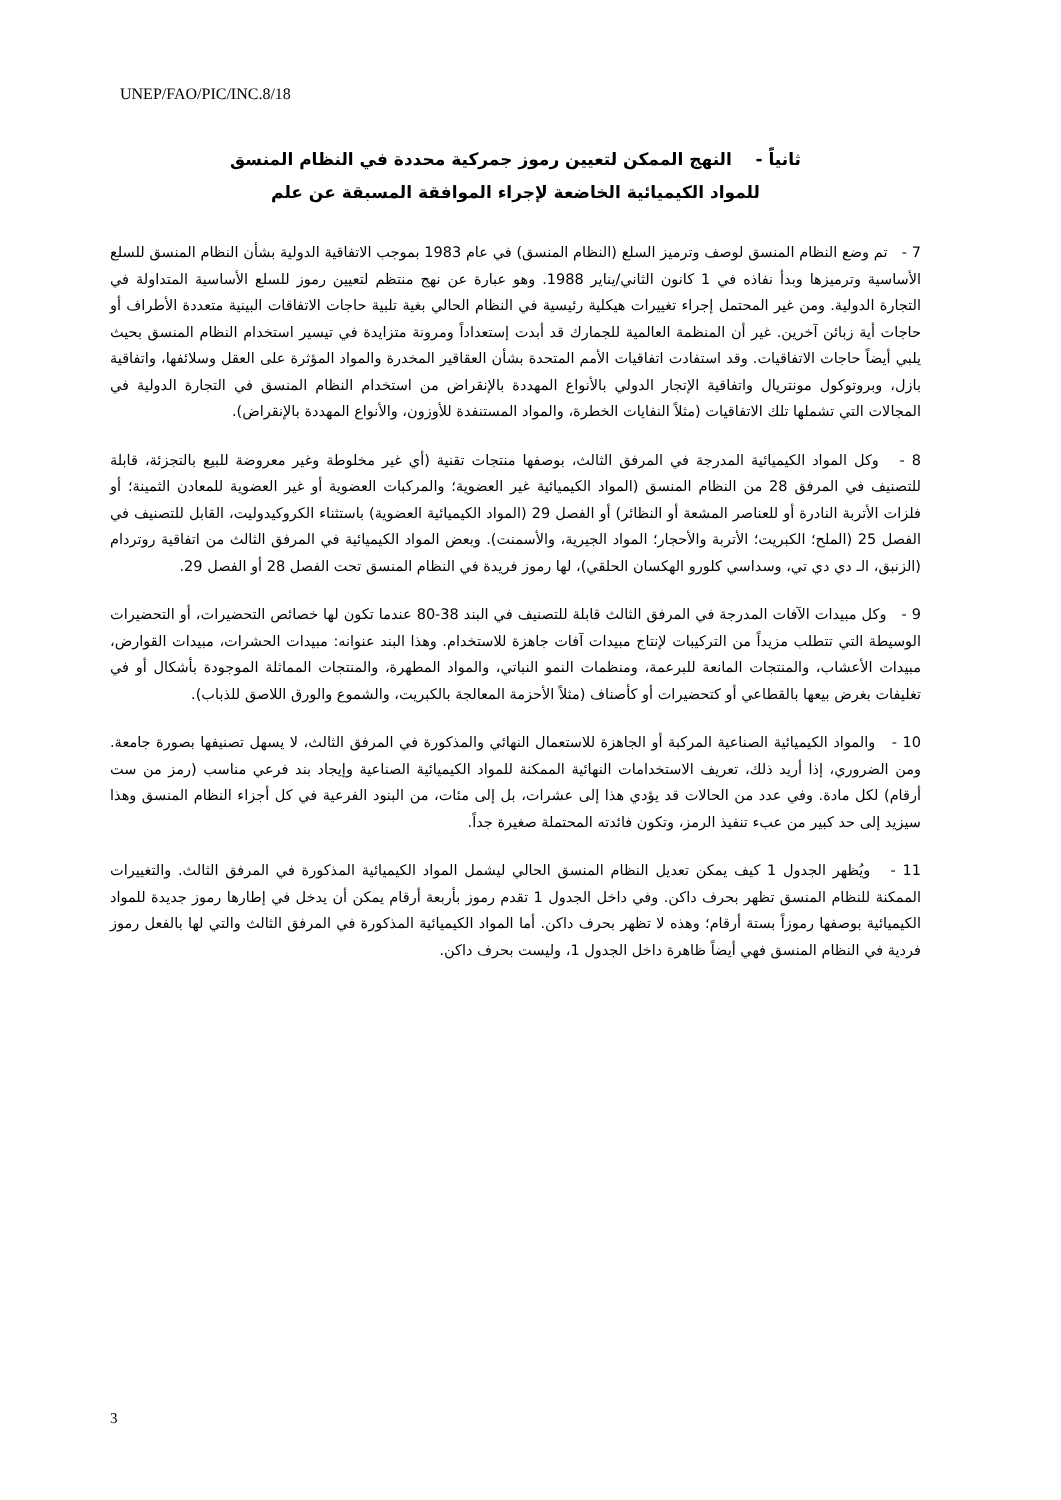UNEP/FAO/PIC/INC.8/18
ثانياً - النهج الممكن لتعيين رموز جمركية محددة في النظام المنسق
للمواد الكيميائية الخاضعة لإجراء الموافقة المسبقة عن علم
7 - تم وضع النظام المنسق لوصف وترميز السلع (النظام المنسق) في عام 1983 بموجب الاتفاقية الدولية بشأن النظام المنسق للسلع الأساسية وترميزها وبدأ نفاذه في 1 كانون الثاني/يناير 1988. وهو عبارة عن نهج منتظم لتعيين رموز للسلع الأساسية المتداولة في التجارة الدولية. ومن غير المحتمل إجراء تغييرات هيكلية رئيسية في النظام الحالي بغية تلبية حاجات الاتفاقات البينية متعددة الأطراف أو حاجات أية زبائن آخرين. غير أن المنظمة العالمية للجمارك قد أبدت إستعداداً ومرونة متزايدة في تيسير استخدام النظام المنسق بحيث يلبي أيضاً حاجات الاتفاقيات. وقد استفادت اتفاقيات الأمم المتحدة بشأن العقاقير المخدرة والمواد المؤثرة على العقل وسلائفها، واتفاقية بازل، وبروتوكول مونتريال واتفاقية الإتجار الدولي بالأنواع المهددة بالإنقراض من استخدام النظام المنسق في التجارة الدولية في المجالات التي تشملها تلك الاتفاقيات (مثلاً النفايات الخطرة، والمواد المستنفدة للأوزون، والأنواع المهددة بالإنقراض).
8 - وكل المواد الكيميائية المدرجة في المرفق الثالث، بوصفها منتجات تقنية (أي غير مخلوطة وغير معروضة للبيع بالتجزئة، قابلة للتصنيف في المرفق 28 من النظام المنسق (المواد الكيميائية غير العضوية؛ والمركبات العضوية أو غير العضوية للمعادن الثمينة؛ أو فلزات الأتربة النادرة أو للعناصر المشعة أو النظائر) أو الفصل 29 (المواد الكيميائية العضوية) باستثناء الكروكيدوليت، القابل للتصنيف في الفصل 25 (الملح؛ الكبريت؛ الأتربة والأحجار؛ المواد الجيرية، والأسمنت). وبعض المواد الكيميائية في المرفق الثالث من اتفاقية روتردام (الزنبق، الـ دي دي تي، وسداسي كلورو الهكسان الحلقي)، لها رموز فريدة في النظام المنسق تحت الفصل 28 أو الفصل 29.
9 - وكل مبيدات الآفات المدرجة في المرفق الثالث قابلة للتصنيف في البند 38-80 عندما تكون لها خصائص التحضيرات، أو التحضيرات الوسيطة التي تتطلب مزيداً من التركيبات لإنتاج مبيدات آفات جاهزة للاستخدام. وهذا البند عنوانه: مبيدات الحشرات، مبيدات القوارض، مبيدات الأعشاب، والمنتجات المانعة للبرعمة، ومنظمات النمو النباتي، والمواد المطهرة، والمنتجات المماثلة الموجودة بأشكال أو في تغليفات بغرض بيعها بالقطاعي أو كتحضيرات أو كأصناف (مثلاً الأحزمة المعالجة بالكبريت، والشموع والورق اللاصق للذباب).
10 - والمواد الكيميائية الصناعية المركبة أو الجاهزة للاستعمال النهائي والمذكورة في المرفق الثالث، لا يسهل تصنيفها بصورة جامعة. ومن الضروري، إذا أريد ذلك، تعريف الاستخدامات النهائية الممكنة للمواد الكيميائية الصناعية وإيجاد بند فرعي مناسب (رمز من ست أرقام) لكل مادة. وفي عدد من الحالات قد يؤدي هذا إلى عشرات، بل إلى مئات، من البنود الفرعية في كل أجزاء النظام المنسق وهذا سيزيد إلى حد كبير من عبء تنفيذ الرمز، وتكون فائدته المحتملة صغيرة جداً.
11 - ويُظهر الجدول 1 كيف يمكن تعديل النظام المنسق الحالي ليشمل المواد الكيميائية المذكورة في المرفق الثالث. والتغييرات الممكنة للنظام المنسق تظهر بحرف داكن. وفي داخل الجدول 1 تقدم رموز بأربعة أرقام يمكن أن يدخل في إطارها رموز جديدة للمواد الكيميائية بوصفها رموزاً بستة أرقام؛ وهذه لا تظهر بحرف داكن. أما المواد الكيميائية المذكورة في المرفق الثالث والتي لها بالفعل رموز فردية في النظام المنسق فهي أيضاً ظاهرة داخل الجدول 1، وليست بحرف داكن.
3